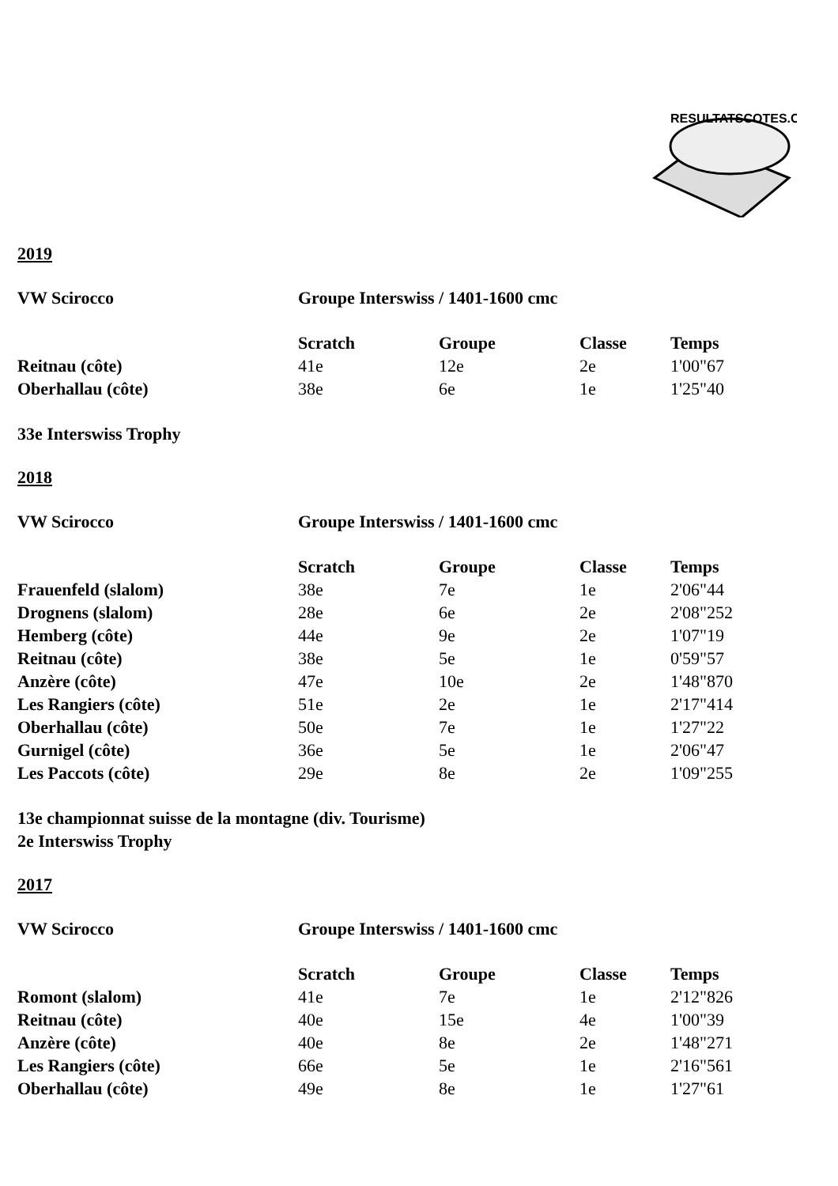RESULTATSCOTES.CH
2019
| VW Scirocco | Groupe Interswiss / 1401-1600 cmc | | | |
| | Scratch | Groupe | Classe | Temps |
| Reitnau (côte) | 41e | 12e | 2e | 1'00"67 |
| Oberhallau (côte) | 38e | 6e | 1e | 1'25"40 |
33e Interswiss Trophy
2018
| VW Scirocco | Groupe Interswiss / 1401-1600 cmc | | | |
| | Scratch | Groupe | Classe | Temps |
| Frauenfeld (slalom) | 38e | 7e | 1e | 2'06"44 |
| Drognens (slalom) | 28e | 6e | 2e | 2'08"252 |
| Hemberg (côte) | 44e | 9e | 2e | 1'07"19 |
| Reitnau (côte) | 38e | 5e | 1e | 0'59"57 |
| Anzère (côte) | 47e | 10e | 2e | 1'48"870 |
| Les Rangiers (côte) | 51e | 2e | 1e | 2'17"414 |
| Oberhallau (côte) | 50e | 7e | 1e | 1'27"22 |
| Gurnigel (côte) | 36e | 5e | 1e | 2'06"47 |
| Les Paccots (côte) | 29e | 8e | 2e | 1'09"255 |
13e championnat suisse de la montagne (div. Tourisme)
2e Interswiss Trophy
2017
| VW Scirocco | Groupe Interswiss / 1401-1600 cmc | | | |
| | Scratch | Groupe | Classe | Temps |
| Romont (slalom) | 41e | 7e | 1e | 2'12"826 |
| Reitnau (côte) | 40e | 15e | 4e | 1'00"39 |
| Anzère (côte) | 40e | 8e | 2e | 1'48"271 |
| Les Rangiers (côte) | 66e | 5e | 1e | 2'16"561 |
| Oberhallau (côte) | 49e | 8e | 1e | 1'27"61 |